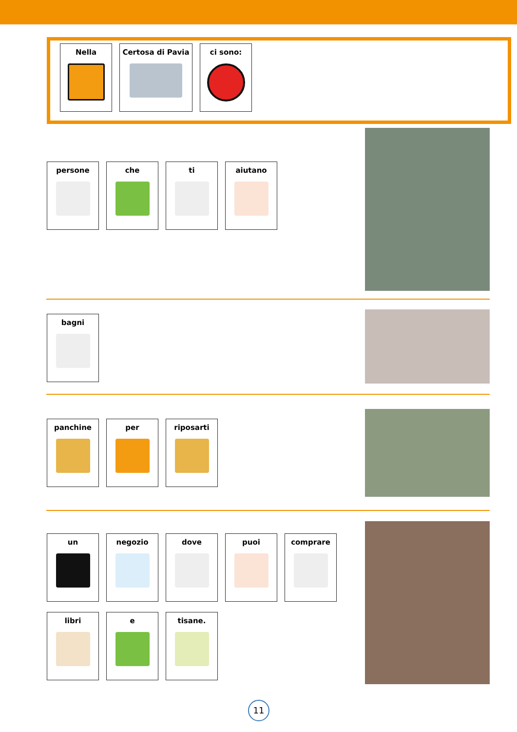Nella Certosa di Pavia ci sono:
persone che ti aiutano
bagni
panchine per riposarti
un negozio dove puoi comprare
libri e tisane.
11